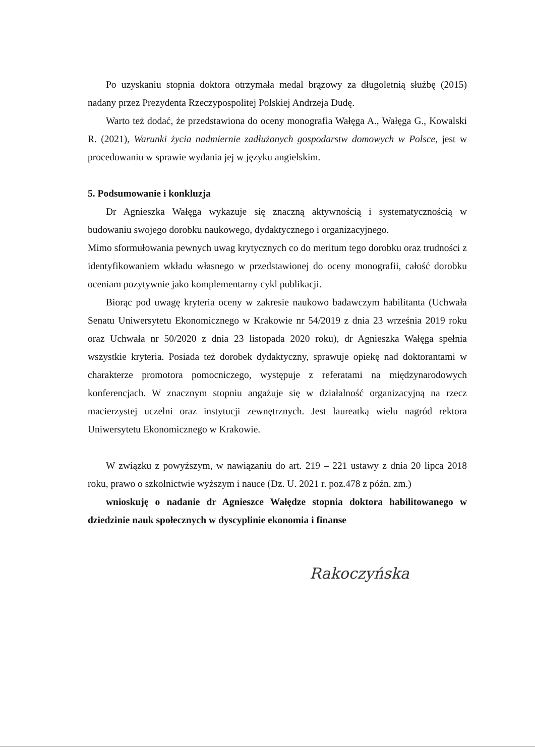Po uzyskaniu stopnia doktora otrzymała medal brązowy za długoletnią służbę (2015) nadany przez Prezydenta Rzeczypospolitej Polskiej Andrzeja Dudę.
Warto też dodać, że przedstawiona do oceny monografia Wałęga A., Wałęga G., Kowalski R. (2021), Warunki życia nadmiernie zadłużonych gospodarstw domowych w Polsce, jest w procedowaniu w sprawie wydania jej w języku angielskim.
5. Podsumowanie i konkluzja
Dr Agnieszka Wałęga wykazuje się znaczną aktywnością i systematycznością w budowaniu swojego dorobku naukowego, dydaktycznego i organizacyjnego.
Mimo sformułowania pewnych uwag krytycznych co do meritum tego dorobku oraz trudności z identyfikowaniem wkładu własnego w przedstawionej do oceny monografii, całość dorobku oceniam pozytywnie jako komplementarny cykl publikacji.
Biorąc pod uwagę kryteria oceny w zakresie naukowo badawczym habilitanta (Uchwała Senatu Uniwersytetu Ekonomicznego w Krakowie nr 54/2019 z dnia 23 września 2019 roku oraz Uchwała nr 50/2020 z dnia 23 listopada 2020 roku), dr Agnieszka Wałęga spełnia wszystkie kryteria. Posiada też dorobek dydaktyczny, sprawuje opiekę nad doktorantami w charakterze promotora pomocniczego, występuje z referatami na międzynarodowych konferencjach. W znacznym stopniu angażuje się w działalność organizacyjną na rzecz macierzystej uczelni oraz instytucji zewnętrznych. Jest laureatką wielu nagród rektora Uniwersytetu Ekonomicznego w Krakowie.
W związku z powyższym, w nawiązaniu do art. 219 – 221 ustawy z dnia 20 lipca 2018 roku, prawo o szkolnictwie wyższym i nauce (Dz. U. 2021 r. poz.478 z późn. zm.)
wnioskuję o nadanie dr Agnieszce Wałędze stopnia doktora habilitowanego w dziedzinie nauk społecznych w dyscyplinie ekonomia i finanse
Rakoczyńska